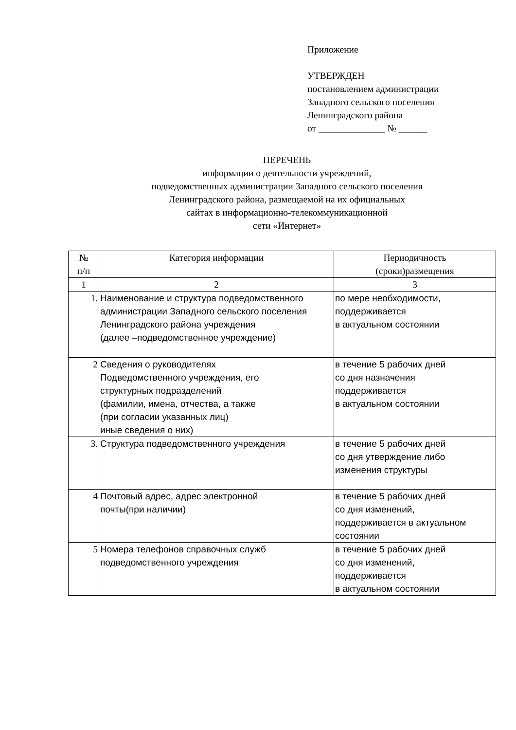Приложение
УТВЕРЖДЕН
постановлением администрации
Западного сельского поселения
Ленинградского района
от ______________ № ______
ПЕРЕЧЕНЬ
информации о деятельности учреждений,
подведомственных администрации Западного сельского поселения
Ленинградского района, размещаемой на их официальных
сайтах в информационно-телекоммуникационной
сети «Интернет»
| № п/п | Категория информации | Периодичность (сроки)размещения |
| --- | --- | --- |
| 1 | 2 | 3 |
| 1. | Наименование и структура подведомственного администрации Западного сельского поселения Ленинградского района учреждения (далее –подведомственное учреждение) | по мере необходимости, поддерживается в актуальном состоянии |
| 2 | Сведения о руководителях Подведомственного учреждения, его структурных подразделений (фамилии, имена, отчества, а также (при согласии указанных лиц) иные сведения о них) | в течение 5 рабочих дней со дня назначения поддерживается в актуальном состоянии |
| 3. | Структура подведомственного учреждения | в течение 5 рабочих дней со дня утверждение либо изменения структуры |
| 4 | Почтовый адрес, адрес электронной почты(при наличии) | в течение 5 рабочих дней со дня изменений, поддерживается в актуальном состоянии |
| 5 | Номера телефонов справочных служб подведомственного учреждения | в течение 5 рабочих дней со дня изменений, поддерживается в актуальном состоянии |